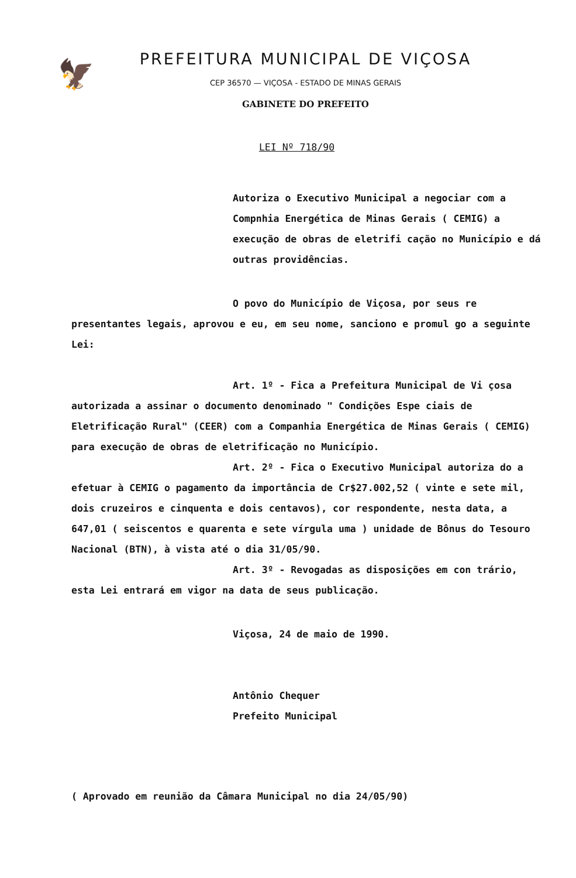🦅
PREFEITURA MUNICIPAL DE VIÇOSA
CEP 36570 — VIÇOSA - ESTADO DE MINAS GERAIS
GABINETE DO PREFEITO
LEI Nº 718/90
Autoriza o Executivo Municipal a negociar com a Compnhia Energética de Minas Gerais ( CEMIG) a execução de obras de eletrifi cação no Município e dá outras providências.
O povo do Município de Viçosa, por seus re presentantes legais, aprovou e eu, em seu nome, sanciono e promul go a seguinte Lei:
Art. 1º - Fica a Prefeitura Municipal de Vi çosa autorizada a assinar o documento denominado " Condições Espe ciais de Eletrificação Rural" (CEER) com a Companhia Energética de Minas Gerais ( CEMIG) para execução de obras de eletrificação no Município.
Art. 2º - Fica o Executivo Municipal autoriza do a efetuar à CEMIG o pagamento da importância de Cr$27.002,52 ( vinte e sete mil, dois cruzeiros e cinquenta e dois centavos), cor respondente, nesta data, a 647,01 ( seiscentos e quarenta e sete vírgula uma ) unidade de Bônus do Tesouro Nacional (BTN), à vista até o dia 31/05/90.
Art. 3º - Revogadas as disposições em con trário, esta Lei entrará em vigor na data de seus publicação.
Viçosa, 24 de maio de 1990.
Antônio Chequer
Prefeito Municipal
( Aprovado em reunião da Câmara Municipal no dia 24/05/90)